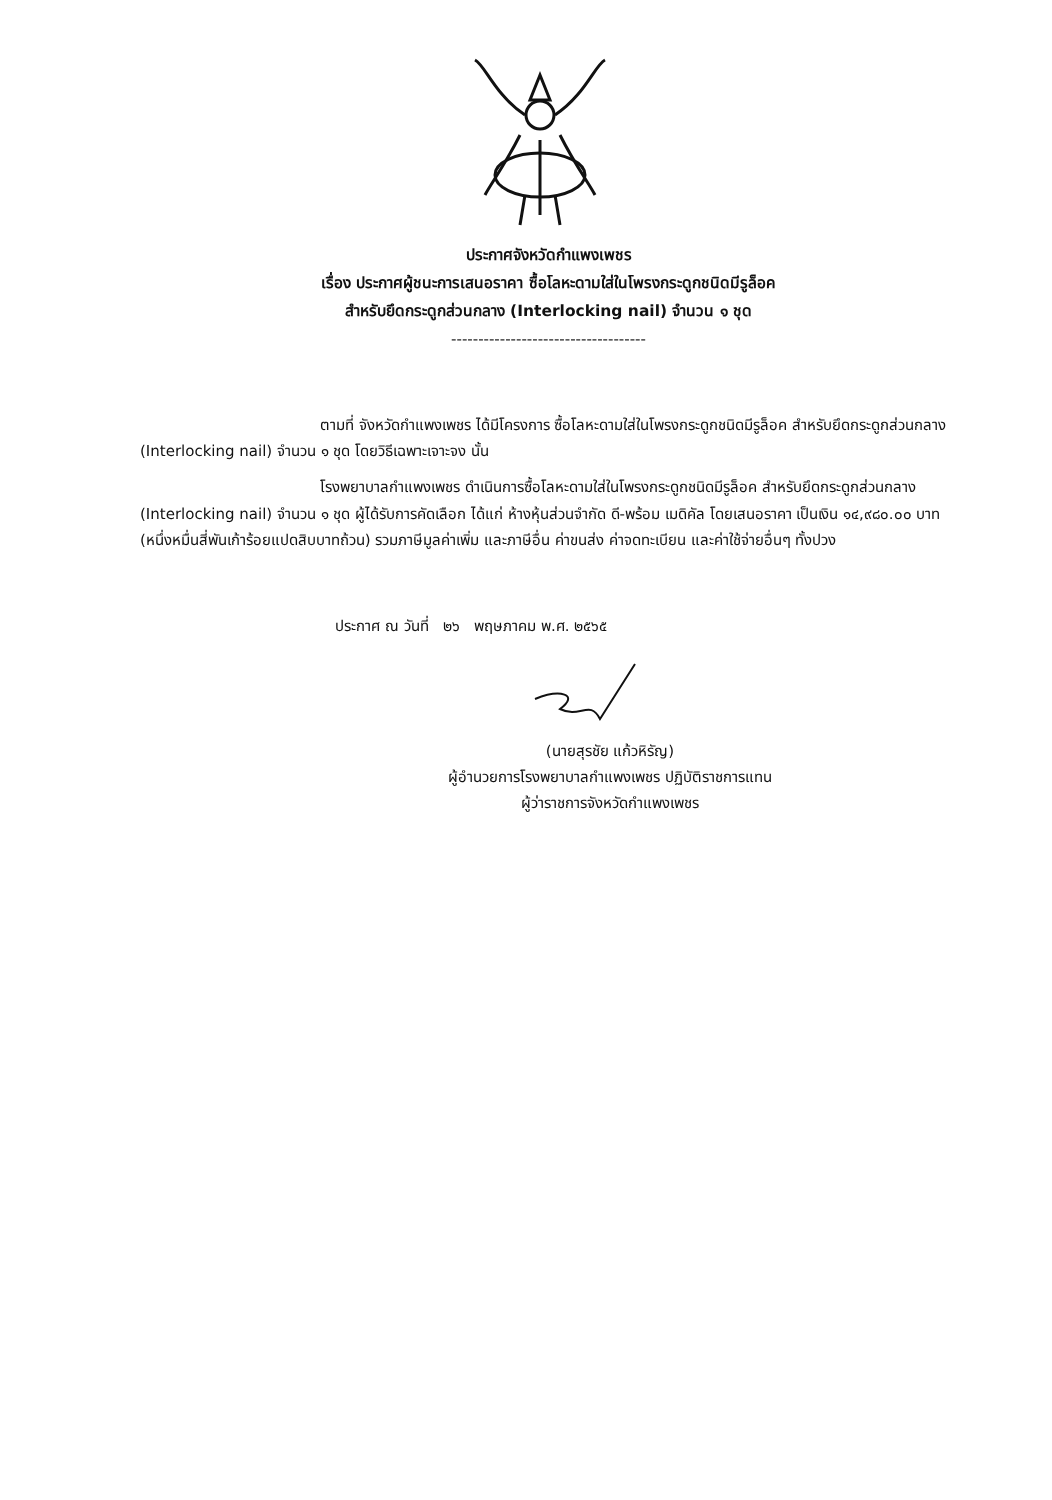ประกาศจังหวัดกำแพงเพชร
เรื่อง ประกาศผู้ชนะการเสนอราคา ซื้อโลหะดามใส่ในโพรงกระดูกชนิดมีรูล็อค
สำหรับยึดกระดูกส่วนกลาง (Interlocking nail) จำนวน ๑ ชุด
------------------------------------
ตามที่ จังหวัดกำแพงเพชร ได้มีโครงการ ซื้อโลหะดามใส่ในโพรงกระดูกชนิดมีรูล็อค สำหรับยึดกระดูกส่วนกลาง (Interlocking nail) จำนวน ๑ ชุด โดยวิธีเฉพาะเจาะจง นั้น
โรงพยาบาลกำแพงเพชร ดำเนินการซื้อโลหะดามใส่ในโพรงกระดูกชนิดมีรูล็อค สำหรับยึดกระดูกส่วนกลาง (Interlocking nail) จำนวน ๑ ชุด ผู้ได้รับการคัดเลือก ได้แก่ ห้างหุ้นส่วนจำกัด ดี-พร้อม เมดิคัล โดยเสนอราคา เป็นเงิน ๑๔,๙๘๐.๐๐ บาท (หนึ่งหมื่นสี่พันเก้าร้อยแปดสิบบาทถ้วน) รวมภาษีมูลค่าเพิ่ม และภาษีอื่น ค่าขนส่ง ค่าจดทะเบียน และค่าใช้จ่ายอื่นๆ ทั้งปวง
ประกาศ ณ วันที่ ๒๖ พฤษภาคม พ.ศ. ๒๕๖๕
(นายสุรชัย แก้วหิรัญ)
ผู้อำนวยการโรงพยาบาลกำแพงเพชร ปฏิบัติราชการแทน
ผู้ว่าราชการจังหวัดกำแพงเพชร